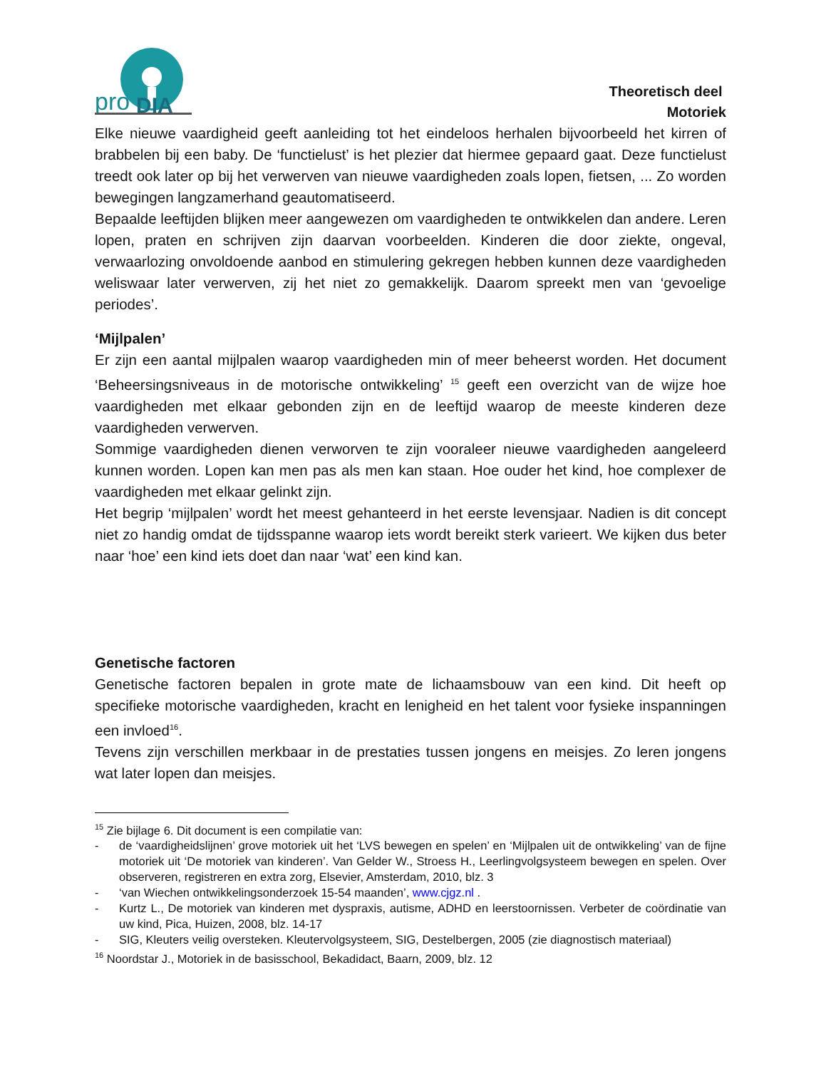pro
DIA
Theoretisch deel
Motoriek
Elke nieuwe vaardigheid geeft aanleiding tot het eindeloos herhalen bijvoorbeeld het kirren of brabbelen bij een baby. De ‘functielust’ is het plezier dat hiermee gepaard gaat. Deze functielust treedt ook later op bij het verwerven van nieuwe vaardigheden zoals lopen, fietsen, ... Zo worden bewegingen langzamerhand geautomatiseerd.
Bepaalde leeftijden blijken meer aangewezen om vaardigheden te ontwikkelen dan andere. Leren lopen, praten en schrijven zijn daarvan voorbeelden. Kinderen die door ziekte, ongeval, verwaarlozing onvoldoende aanbod en stimulering gekregen hebben kunnen deze vaardigheden weliswaar later verwerven, zij het niet zo gemakkelijk. Daarom spreekt men van ‘gevoelige periodes’.
‘Mijlpalen’
Er zijn een aantal mijlpalen waarop vaardigheden min of meer beheerst worden. Het document ‘Beheersingsniveaus in de motorische ontwikkeling’ <sup>15</sup> geeft een overzicht van de wijze hoe vaardigheden met elkaar gebonden zijn en de leeftijd waarop de meeste kinderen deze vaardigheden verwerven.
Sommige vaardigheden dienen verworven te zijn vooraleer nieuwe vaardigheden aangeleerd kunnen worden. Lopen kan men pas als men kan staan. Hoe ouder het kind, hoe complexer de vaardigheden met elkaar gelinkt zijn.
Het begrip ‘mijlpalen’ wordt het meest gehanteerd in het eerste levensjaar. Nadien is dit concept niet zo handig omdat de tijdsspanne waarop iets wordt bereikt sterk varieert. We kijken dus beter naar ‘hoe’ een kind iets doet dan naar ‘wat’ een kind kan.
Genetische factoren
Genetische factoren bepalen in grote mate de lichaamsbouw van een kind. Dit heeft op specifieke motorische vaardigheden, kracht en lenigheid en het talent voor fysieke inspanningen een invloed<sup>16</sup>.
Tevens zijn verschillen merkbaar in de prestaties tussen jongens en meisjes. Zo leren jongens wat later lopen dan meisjes.
<sup>15</sup> Zie bijlage 6. Dit document is een compilatie van:
- de ‘vaardigheidslijnen’ grove motoriek uit het ‘LVS bewegen en spelen’ en ‘Mijlpalen uit de ontwikkeling’ van de fijne motoriek uit ‘De motoriek van kinderen’. Van Gelder W., Stroess H., Leerlingvolgsysteem bewegen en spelen. Over observeren, registreren en extra zorg, Elsevier, Amsterdam, 2010, blz. 3
- ‘van Wiechen ontwikkelingsonderzoek 15-54 maanden’, www.cjgz.nl .
- Kurtz L., De motoriek van kinderen met dyspraxis, autisme, ADHD en leerstoornissen. Verbeter de coördinatie van uw kind, Pica, Huizen, 2008, blz. 14-17
- SIG, Kleuters veilig oversteken. Kleutervolgsysteem, SIG, Destelbergen, 2005 (zie diagnostisch materiaal)
<sup>16</sup> Noordstar J., Motoriek in de basisschool, Bekadidact, Baarn, 2009, blz. 12